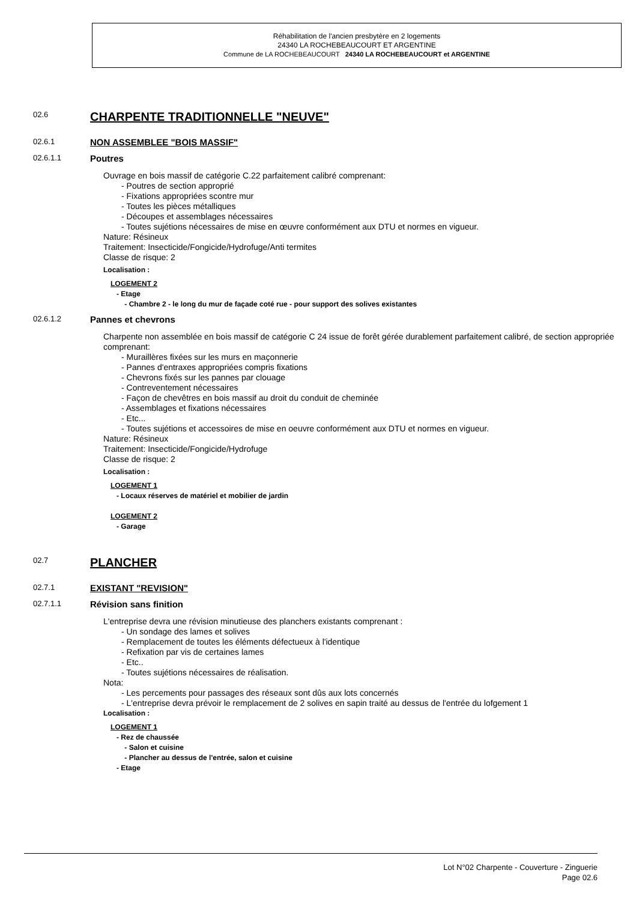Réhabilitation de l'ancien presbytère en 2 logements
24340 LA ROCHEBEAUCOURT ET ARGENTINE
Commune de LA ROCHEBEAUCOURT 24340 LA ROCHEBEAUCOURT et ARGENTINE
02.6
CHARPENTE TRADITIONNELLE "NEUVE"
02.6.1
NON ASSEMBLEE "BOIS MASSIF"
02.6.1.1
Poutres
Ouvrage en bois massif de catégorie C.22 parfaitement calibré comprenant:
- Poutres de section approprié
- Fixations appropriées scontre mur
- Toutes les pièces métalliques
- Découpes et assemblages nécessaires
- Toutes sujétions nécessaires de mise en œuvre conformément aux DTU et normes en vigueur.
Nature: Résineux
Traitement: Insecticide/Fongicide/Hydrofuge/Anti termites
Classe de risque: 2
Localisation :
LOGEMENT 2
- Etage
- Chambre 2 - le long du mur de façade coté rue - pour support des solives existantes
02.6.1.2
Pannes et chevrons
Charpente non assemblée en bois massif de catégorie C 24 issue de forêt gérée durablement parfaitement calibré, de section appropriée comprenant:
- Muraillères fixées sur les murs en maçonnerie
- Pannes d'entraxes appropriées compris fixations
- Chevrons fixés sur les pannes par clouage
- Contreventement nécessaires
- Façon de chevêtres en bois massif au droit du conduit de cheminée
- Assemblages et fixations nécessaires
- Etc...
- Toutes sujétions et accessoires de mise en oeuvre conformément aux DTU et normes en vigueur.
Nature: Résineux
Traitement: Insecticide/Fongicide/Hydrofuge
Classe de risque: 2
Localisation :
LOGEMENT 1
- Locaux réserves de matériel et mobilier de jardin
LOGEMENT 2
- Garage
02.7
PLANCHER
02.7.1
EXISTANT "REVISION"
02.7.1.1
Révision sans finition
L'entreprise devra une révision minutieuse des planchers existants comprenant :
- Un sondage des lames et solives
- Remplacement de toutes les éléments défectueux à l'identique
- Refixation par vis de certaines lames
- Etc..
- Toutes sujétions nécessaires de réalisation.
Nota:
- Les percements pour passages des réseaux sont dûs aux lots concernés
- L'entreprise devra prévoir le remplacement de 2 solives en sapin traité au dessus de l'entrée du lofgement 1
Localisation :
LOGEMENT 1
- Rez de chaussée
- Salon et cuisine
- Plancher au dessus de l'entrée, salon et cuisine
- Etage
Lot N°02 Charpente - Couverture - Zinguerie
Page 02.6